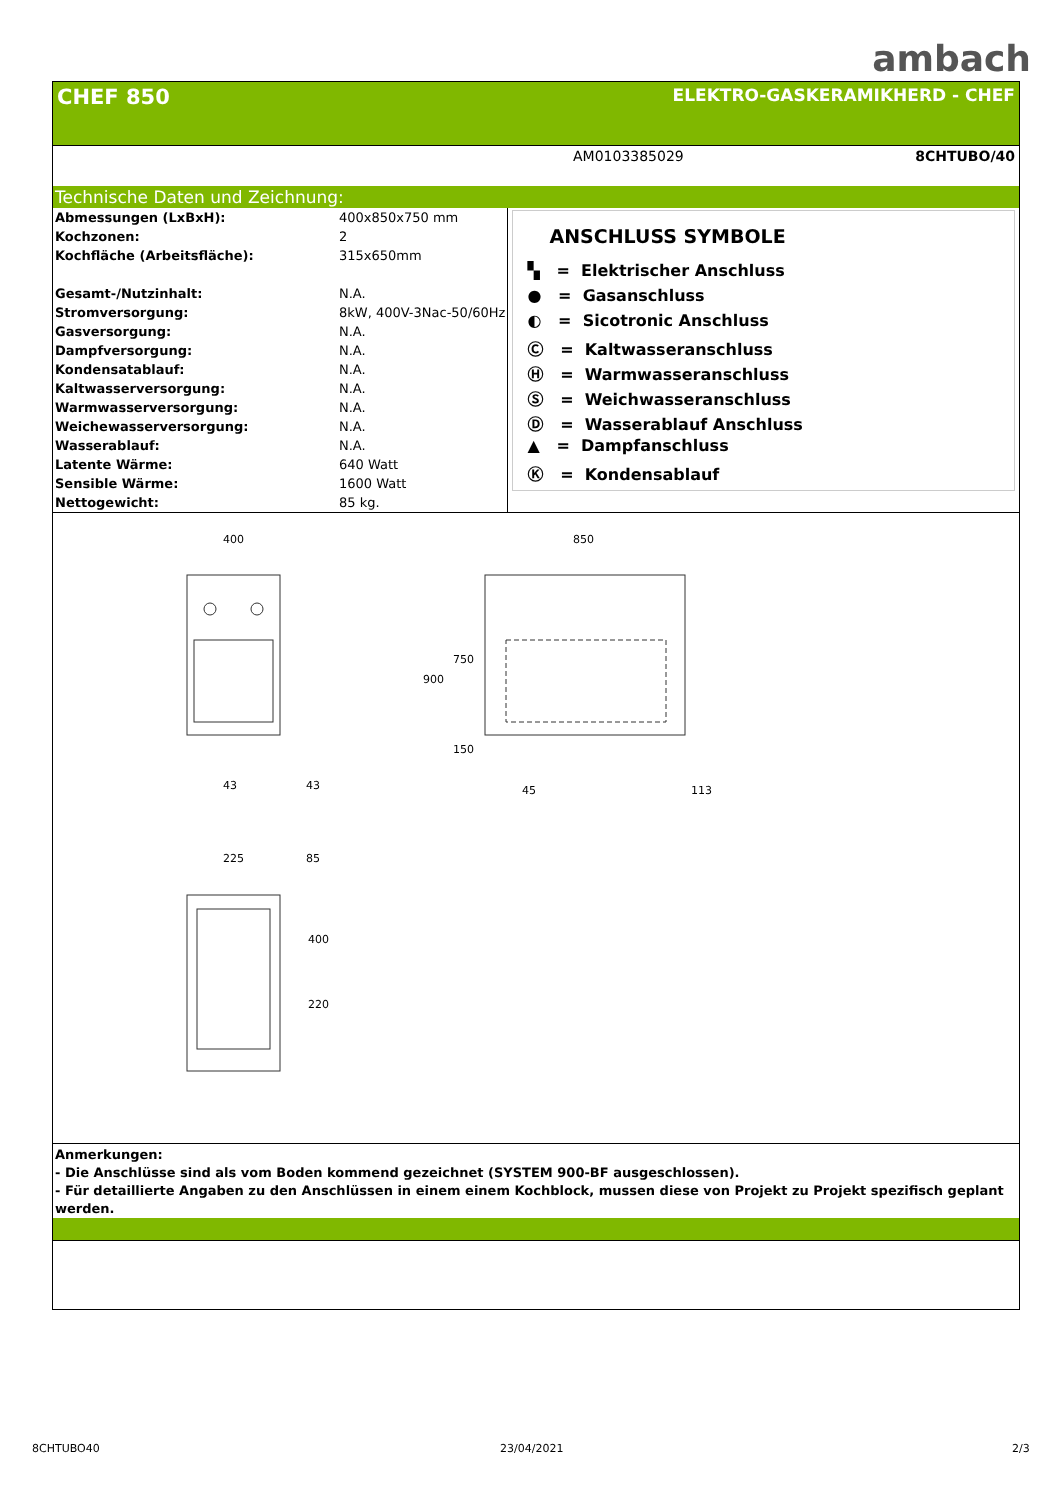ambach
CHEF 850
ELEKTRO-GASKERAMIKHERD - CHEF
AM0103385029 8CHTUBO/40
Technische Daten und Zeichnung:
| Abmessungen (LxBxH): | 400x850x750 mm |
| Kochzonen: | 2 |
| Kochfläche (Arbeitsfläche): | 315x650mm |
| Gesamt-/Nutzinhalt: | N.A. |
| Stromversorgung: | 8kW, 400V-3Nac-50/60Hz |
| Gasversorgung: | N.A. |
| Dampfversorgung: | N.A. |
| Kondensatablauf: | N.A. |
| Kaltwasserversorgung: | N.A. |
| Warmwasserversorgung: | N.A. |
| Weichewasserversorgung: | N.A. |
| Wasserablauf: | N.A. |
| Latente Wärme: | 640 Watt |
| Sensible Wärme: | 1600 Watt |
| Nettogewicht: | 85 kg. |
ANSCHLUSS SYMBOLE
▚ = Elektrischer Anschluss
● = Gasanschluss
◐ = Sicotronic Anschluss
Ⓒ = Kaltwasseranschluss
Ⓗ = Warmwasseranschluss
Ⓢ = Weichwasseranschluss
Ⓓ = Wasserablauf Anschluss
▲ = Dampfanschluss
Ⓚ = Kondensablauf
400
850
43
43
45
113
225
85
900
750
150
400
220
Anmerkungen:
- Die Anschlüsse sind als vom Boden kommend gezeichnet (SYSTEM 900-BF ausgeschlossen).
- Für detaillierte Angaben zu den Anschlüssen in einem einem Kochblock, mussen diese von Projekt zu Projekt spezifisch geplant werden.
8CHTUBO40 23/04/2021 2/3